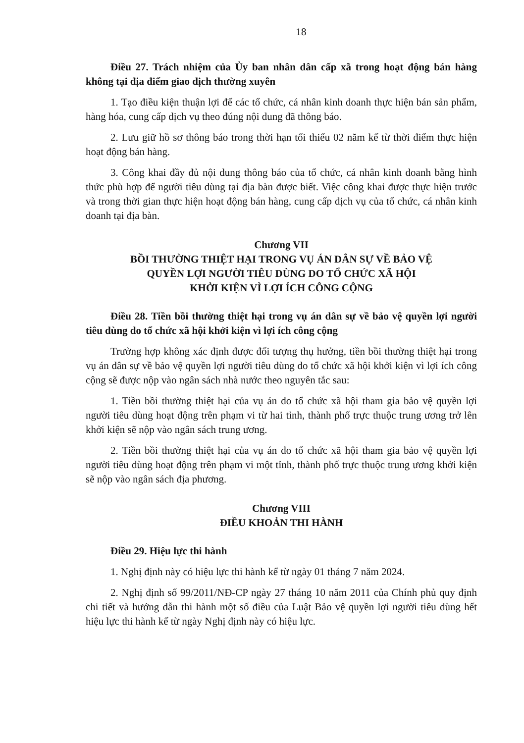18
Điều 27. Trách nhiệm của Ủy ban nhân dân cấp xã trong hoạt động bán hàng không tại địa điểm giao dịch thường xuyên
1. Tạo điều kiện thuận lợi để các tổ chức, cá nhân kinh doanh thực hiện bán sản phẩm, hàng hóa, cung cấp dịch vụ theo đúng nội dung đã thông báo.
2. Lưu giữ hồ sơ thông báo trong thời hạn tối thiểu 02 năm kể từ thời điểm thực hiện hoạt động bán hàng.
3. Công khai đầy đủ nội dung thông báo của tổ chức, cá nhân kinh doanh bằng hình thức phù hợp để người tiêu dùng tại địa bàn được biết. Việc công khai được thực hiện trước và trong thời gian thực hiện hoạt động bán hàng, cung cấp dịch vụ của tổ chức, cá nhân kinh doanh tại địa bàn.
Chương VII
BỒI THƯỜNG THIỆT HẠI TRONG VỤ ÁN DÂN SỰ VỀ BẢO VỆ
QUYỀN LỢI NGƯỜI TIÊU DÙNG DO TỔ CHỨC XÃ HỘI
KHỞI KIỆN VÌ LỢI ÍCH CÔNG CỘNG
Điều 28. Tiền bồi thường thiệt hại trong vụ án dân sự về bảo vệ quyền lợi người tiêu dùng do tổ chức xã hội khởi kiện vì lợi ích công cộng
Trường hợp không xác định được đối tượng thụ hưởng, tiền bồi thường thiệt hại trong vụ án dân sự về bảo vệ quyền lợi người tiêu dùng do tổ chức xã hội khởi kiện vì lợi ích công cộng sẽ được nộp vào ngân sách nhà nước theo nguyên tắc sau:
1. Tiền bồi thường thiệt hại của vụ án do tổ chức xã hội tham gia bảo vệ quyền lợi người tiêu dùng hoạt động trên phạm vi từ hai tỉnh, thành phố trực thuộc trung ương trở lên khởi kiện sẽ nộp vào ngân sách trung ương.
2. Tiền bồi thường thiệt hại của vụ án do tổ chức xã hội tham gia bảo vệ quyền lợi người tiêu dùng hoạt động trên phạm vi một tỉnh, thành phố trực thuộc trung ương khởi kiện sẽ nộp vào ngân sách địa phương.
Chương VIII
ĐIỀU KHOẢN THI HÀNH
Điều 29. Hiệu lực thi hành
1. Nghị định này có hiệu lực thi hành kể từ ngày 01 tháng 7 năm 2024.
2. Nghị định số 99/2011/NĐ-CP ngày 27 tháng 10 năm 2011 của Chính phủ quy định chi tiết và hướng dẫn thi hành một số điều của Luật Bảo vệ quyền lợi người tiêu dùng hết hiệu lực thi hành kể từ ngày Nghị định này có hiệu lực.